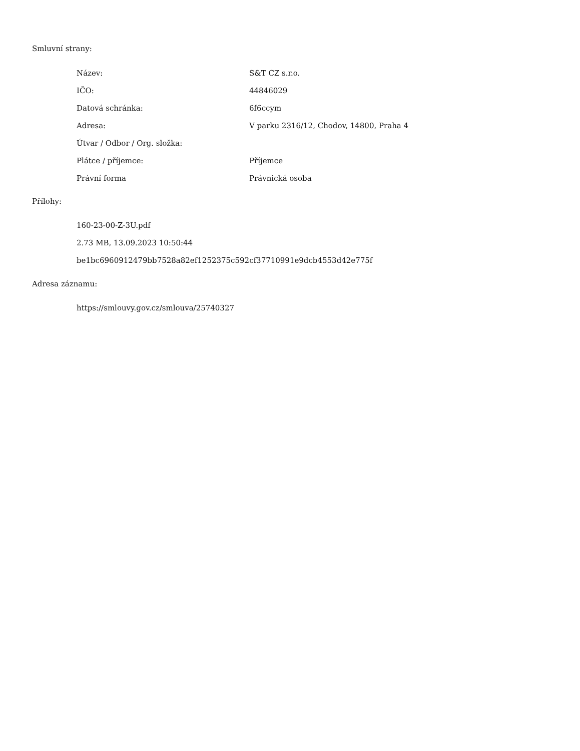Smluvní strany:
| Název: | S&T CZ s.r.o. |
| IČO: | 44846029 |
| Datová schránka: | 6f6ccym |
| Adresa: | V parku 2316/12, Chodov, 14800, Praha 4 |
| Útvar / Odbor / Org. složka: | |
| Plátce / příjemce: | Příjemce |
| Právní forma | Právnická osoba |
Přílohy:
160-23-00-Z-3U.pdf
2.73 MB, 13.09.2023 10:50:44
be1bc6960912479bb7528a82ef1252375c592cf37710991e9dcb4553d42e775f
Adresa záznamu:
https://smlouvy.gov.cz/smlouva/25740327